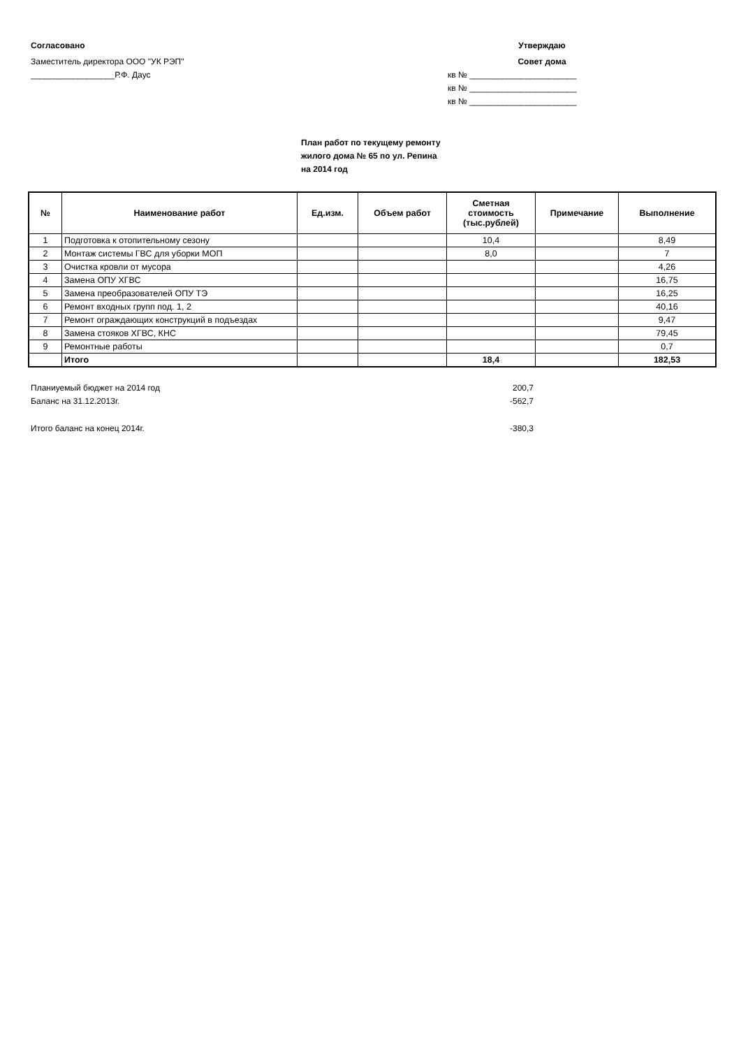Согласовано
Заместитель директора ООО "УК РЭП"
__________________Р.Ф. Даус
Утверждаю
Совет дома
кв № _______________________
кв № _______________________
кв № _______________________
План работ по текущему ремонту
жилого дома № 65 по ул. Репина
на 2014 год
| № | Наименование работ | Ед.изм. | Объем работ | Сметная стоимость (тыс.рублей) | Примечание | Выполнение |
| --- | --- | --- | --- | --- | --- | --- |
| 1 | Подготовка к отопительному сезону | | | 10,4 | | 8,49 |
| 2 | Монтаж системы ГВС для уборки МОП | | | 8,0 | | 7 |
| 3 | Очистка кровли от мусора | | | | | 4,26 |
| 4 | Замена ОПУ ХГВС | | | | | 16,75 |
| 5 | Замена преобразователей ОПУ ТЭ | | | | | 16,25 |
| 6 | Ремонт входных групп под. 1, 2 | | | | | 40,16 |
| 7 | Ремонт ограждающих конструкций в подъездах | | | | | 9,47 |
| 8 | Замена стояков ХГВС, КНС | | | | | 79,45 |
| 9 | Ремонтные работы | | | | | 0,7 |
| | Итого | | | 18,4 | | 182,53 |
Планиуемый бюджет на 2014 год 200,7
Баланс на 31.12.2013г. -562,7
Итого баланс на конец 2014г. -380,3